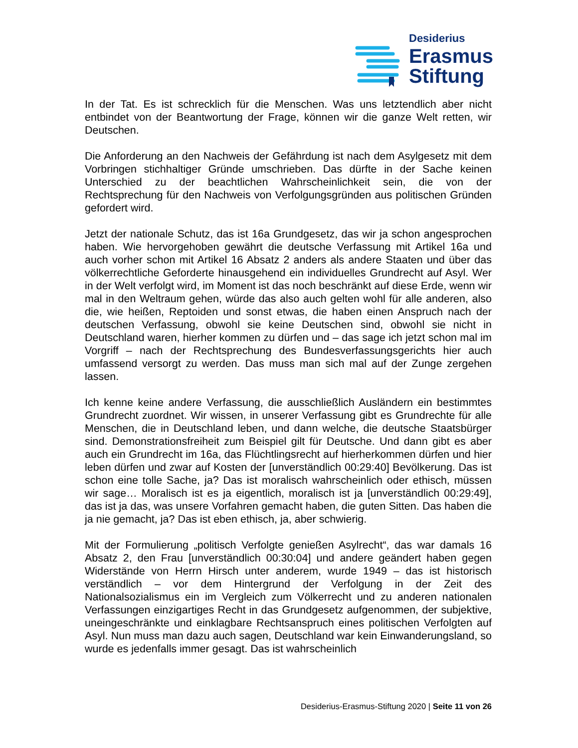Desiderius
Erasmus
Stiftung
In der Tat. Es ist schrecklich für die Menschen. Was uns letztendlich aber nicht entbindet von der Beantwortung der Frage, können wir die ganze Welt retten, wir Deutschen.
Die Anforderung an den Nachweis der Gefährdung ist nach dem Asylgesetz mit dem Vorbringen stichhaltiger Gründe umschrieben. Das dürfte in der Sache keinen Unterschied zu der beachtlichen Wahrscheinlichkeit sein, die von der Rechtsprechung für den Nachweis von Verfolgungsgründen aus politischen Gründen gefordert wird.
Jetzt der nationale Schutz, das ist 16a Grundgesetz, das wir ja schon angesprochen haben. Wie hervorgehoben gewährt die deutsche Verfassung mit Artikel 16a und auch vorher schon mit Artikel 16 Absatz 2 anders als andere Staaten und über das völkerrechtliche Geforderte hinausgehend ein individuelles Grundrecht auf Asyl. Wer in der Welt verfolgt wird, im Moment ist das noch beschränkt auf diese Erde, wenn wir mal in den Weltraum gehen, würde das also auch gelten wohl für alle anderen, also die, wie heißen, Reptoiden und sonst etwas, die haben einen Anspruch nach der deutschen Verfassung, obwohl sie keine Deutschen sind, obwohl sie nicht in Deutschland waren, hierher kommen zu dürfen und – das sage ich jetzt schon mal im Vorgriff – nach der Rechtsprechung des Bundesverfassungsgerichts hier auch umfassend versorgt zu werden. Das muss man sich mal auf der Zunge zergehen lassen.
Ich kenne keine andere Verfassung, die ausschließlich Ausländern ein bestimmtes Grundrecht zuordnet. Wir wissen, in unserer Verfassung gibt es Grundrechte für alle Menschen, die in Deutschland leben, und dann welche, die deutsche Staatsbürger sind. Demonstrationsfreiheit zum Beispiel gilt für Deutsche. Und dann gibt es aber auch ein Grundrecht im 16a, das Flüchtlingsrecht auf hierherkommen dürfen und hier leben dürfen und zwar auf Kosten der [unverständlich 00:29:40] Bevölkerung. Das ist schon eine tolle Sache, ja? Das ist moralisch wahrscheinlich oder ethisch, müssen wir sage… Moralisch ist es ja eigentlich, moralisch ist ja [unverständlich 00:29:49], das ist ja das, was unsere Vorfahren gemacht haben, die guten Sitten. Das haben die ja nie gemacht, ja? Das ist eben ethisch, ja, aber schwierig.
Mit der Formulierung „politisch Verfolgte genießen Asylrecht“, das war damals 16 Absatz 2, den Frau [unverständlich 00:30:04] und andere geändert haben gegen Widerstände von Herrn Hirsch unter anderem, wurde 1949 – das ist historisch verständlich – vor dem Hintergrund der Verfolgung in der Zeit des Nationalsozialismus ein im Vergleich zum Völkerrecht und zu anderen nationalen Verfassungen einzigartiges Recht in das Grundgesetz aufgenommen, der subjektive, uneingeschränkte und einklagbare Rechtsanspruch eines politischen Verfolgten auf Asyl. Nun muss man dazu auch sagen, Deutschland war kein Einwanderungsland, so wurde es jedenfalls immer gesagt. Das ist wahrscheinlich
Desiderius-Erasmus-Stiftung 2020 | Seite 11 von 26